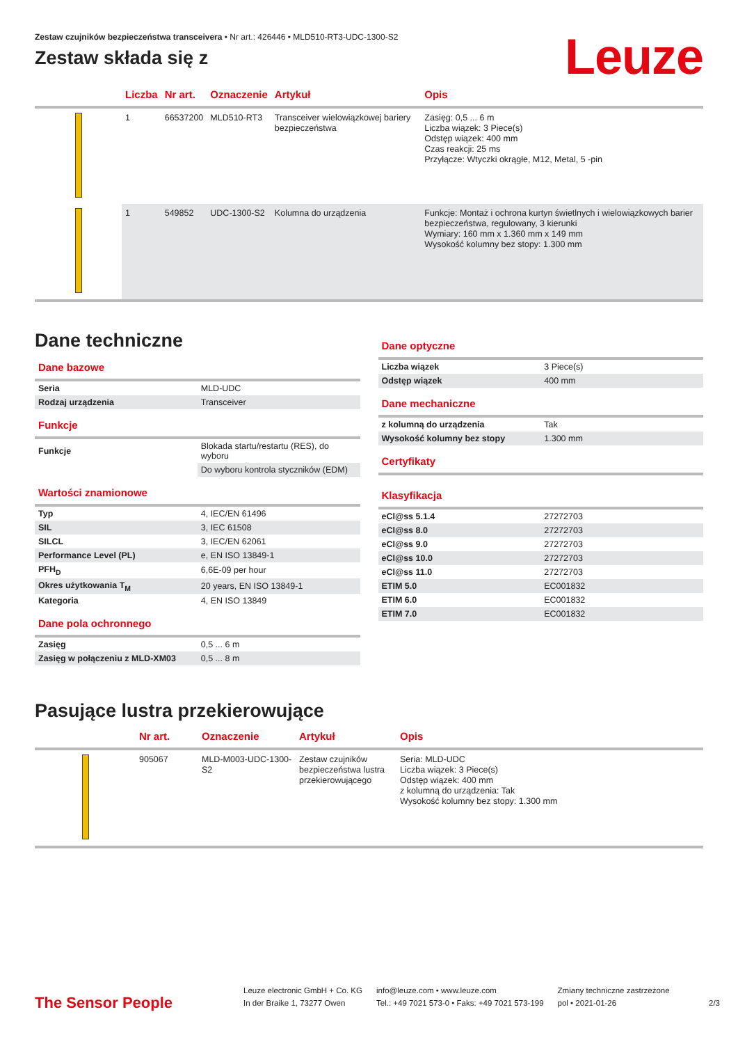Zestaw czujników bezpieczeństwa transceivera • Nr art.: 426446 • MLD510-RT3-UDC-1300-S2
Zestaw składa się z
Leuze
| | Liczba | Nr art. | Oznaczenie | Artykuł | Opis |
| --- | --- | --- | --- | --- | --- |
| | 1 | 66537200 | MLD510-RT3 | Transceiver wielowiązkowej bariery bezpieczeństwa | Zasięg: 0,5 ... 6 m Liczba wiązek: 3 Piece(s) Odstęp wiązek: 400 mm Czas reakcji: 25 ms Przyłącze: Wtyczki okrągłe, M12, Metal, 5 -pin |
| | 1 | 549852 | UDC-1300-S2 | Kolumna do urządzenia | Funkcje: Montaż i ochrona kurtyn świetlnych i wielowiązkowych barier bezpieczeństwa, regulowany, 3 kierunki Wymiary: 160 mm x 1.360 mm x 149 mm Wysokość kolumny bez stopy: 1.300 mm |
Dane techniczne
Dane bazowe
| Seria | MLD-UDC |
| Rodzaj urządzenia | Transceiver |
Funkcje
| Funkcje | Blokada startu/restartu (RES), do wyboru |
| | Do wyboru kontrola styczników (EDM) |
Wartości znamionowe
| Typ | 4, IEC/EN 61496 |
| SIL | 3, IEC 61508 |
| SILCL | 3, IEC/EN 62061 |
| Performance Level (PL) | e, EN ISO 13849-1 |
| PFH<sub>D</sub> | 6,6E-09 per hour |
| Okres użytkowania T<sub>M</sub> | 20 years, EN ISO 13849-1 |
| Kategoria | 4, EN ISO 13849 |
Dane pola ochronnego
| Zasięg | 0,5 ... 6 m |
| Zasięg w połączeniu z MLD-XM03 | 0,5 ... 8 m |
Dane optyczne
| Liczba wiązek | 3 Piece(s) |
| Odstęp wiązek | 400 mm |
Dane mechaniczne
| z kolumną do urządzenia | Tak |
| Wysokość kolumny bez stopy | 1.300 mm |
Certyfikaty
Klasyfikacja
| eCl@ss 5.1.4 | 27272703 |
| eCl@ss 8.0 | 27272703 |
| eCl@ss 9.0 | 27272703 |
| eCl@ss 10.0 | 27272703 |
| eCl@ss 11.0 | 27272703 |
| ETIM 5.0 | EC001832 |
| ETIM 6.0 | EC001832 |
| ETIM 7.0 | EC001832 |
Pasujące lustra przekierowujące
| | Nr art. | Oznaczenie | Artykuł | Opis |
| --- | --- | --- | --- | --- |
| | 905067 | MLD-M003-UDC-1300-S2 | Zestaw czujników bezpieczeństwa lustra przekierowującego | Seria: MLD-UDC Liczba wiązek: 3 Piece(s) Odstęp wiązek: 400 mm z kolumną do urządzenia: Tak Wysokość kolumny bez stopy: 1.300 mm |
The Sensor People
Leuze electronic GmbH + Co. KG
In der Braike 1, 73277 Owen
info@leuze.com • www.leuze.com
Tel.: +49 7021 573-0 • Faks: +49 7021 573-199
Zmiany techniczne zastrzeżone
pol • 2021-01-26
2/3